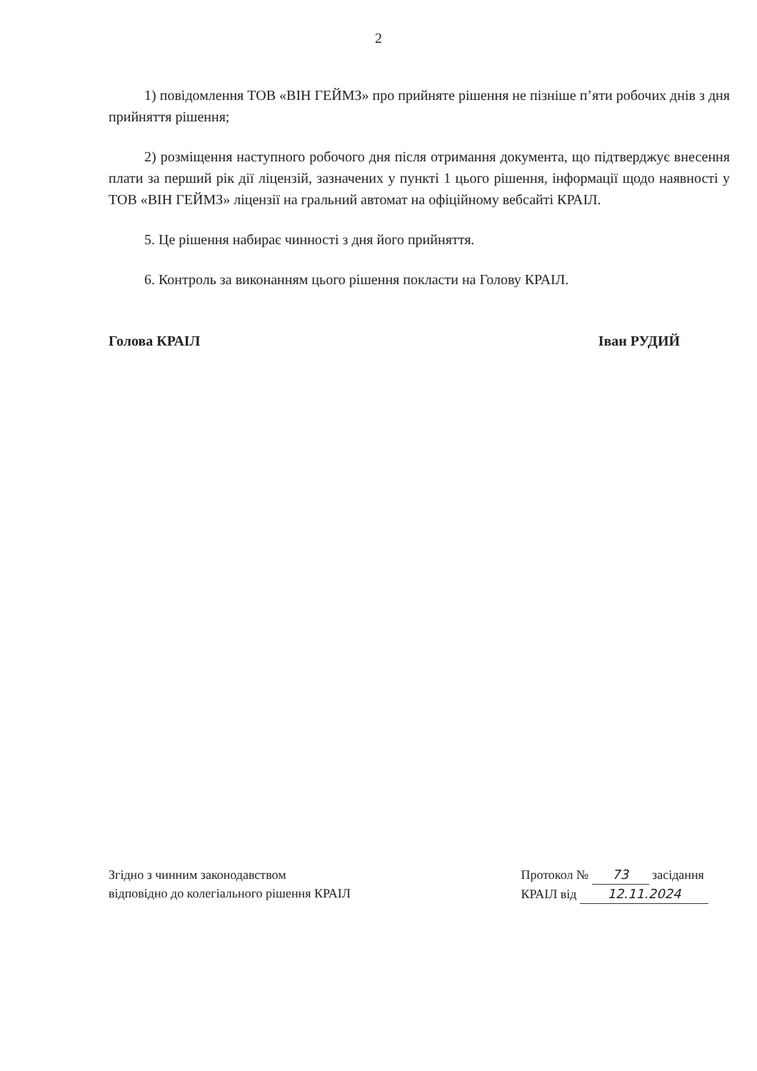2
1) повідомлення ТОВ «ВІН ГЕЙМЗ» про прийняте рішення не пізніше п’яти робочих днів з дня прийняття рішення;
2) розміщення наступного робочого дня після отримання документа, що підтверджує внесення плати за перший рік дії ліцензій, зазначених у пункті 1 цього рішення, інформації щодо наявності у ТОВ «ВІН ГЕЙМЗ» ліцензії на гральний автомат на офіційному вебсайті КРАІЛ.
5. Це рішення набирає чинності з дня його прийняття.
6. Контроль за виконанням цього рішення покласти на Голову КРАІЛ.
Голова КРАІЛ Іван РУДИЙ
Згідно з чинним законодавством
відповідно до колегіального рішення КРАІЛ
Протокол № 73 засідання
КРАІЛ від 12.11.2024